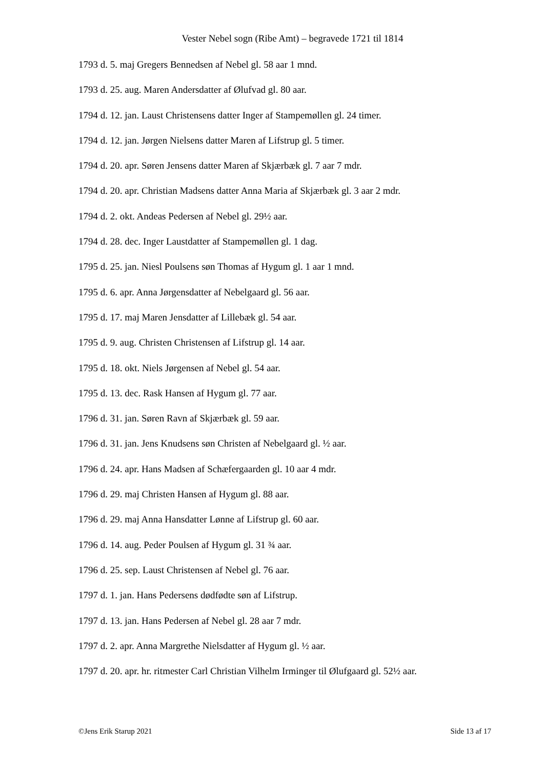Vester Nebel sogn (Ribe Amt) – begravede 1721 til 1814
1793 d. 5. maj Gregers Bennedsen af Nebel gl. 58 aar 1 mnd.
1793 d. 25. aug. Maren Andersdatter af Ølufvad gl. 80 aar.
1794 d. 12. jan. Laust Christensens datter Inger af Stampemøllen gl. 24 timer.
1794 d. 12. jan. Jørgen Nielsens datter Maren af Lifstrup gl. 5 timer.
1794 d. 20. apr. Søren Jensens datter Maren af Skjærbæk gl. 7 aar 7 mdr.
1794 d. 20. apr. Christian Madsens datter Anna Maria af Skjærbæk gl. 3 aar 2 mdr.
1794 d. 2. okt. Andeas Pedersen af Nebel gl. 29½ aar.
1794 d. 28. dec. Inger Laustdatter af Stampemøllen gl. 1 dag.
1795 d. 25. jan. Niesl Poulsens søn Thomas af Hygum gl. 1 aar 1 mnd.
1795 d. 6. apr. Anna Jørgensdatter af Nebelgaard gl. 56 aar.
1795 d. 17. maj Maren Jensdatter af Lillebæk gl. 54 aar.
1795 d. 9. aug. Christen Christensen af Lifstrup gl. 14 aar.
1795 d. 18. okt. Niels Jørgensen af Nebel gl. 54 aar.
1795 d. 13. dec. Rask Hansen af Hygum gl. 77 aar.
1796 d. 31. jan. Søren Ravn af Skjærbæk gl. 59 aar.
1796 d. 31. jan. Jens Knudsens søn Christen af Nebelgaard gl. ½ aar.
1796 d. 24. apr. Hans Madsen af Schæfergaarden gl. 10 aar 4 mdr.
1796 d. 29. maj Christen Hansen af Hygum gl. 88 aar.
1796 d. 29. maj Anna Hansdatter Lønne af Lifstrup gl. 60 aar.
1796 d. 14. aug. Peder Poulsen af Hygum gl. 31 ¾ aar.
1796 d. 25. sep. Laust Christensen af Nebel gl. 76 aar.
1797 d. 1. jan. Hans Pedersens dødfødte søn af Lifstrup.
1797 d. 13. jan. Hans Pedersen af Nebel gl. 28 aar 7 mdr.
1797 d. 2. apr. Anna Margrethe Nielsdatter af Hygum gl. ½ aar.
1797 d. 20. apr. hr. ritmester Carl Christian Vilhelm Irminger til Ølufgaard gl. 52½ aar.
©Jens Erik Starup 2021 Side 13 af 17